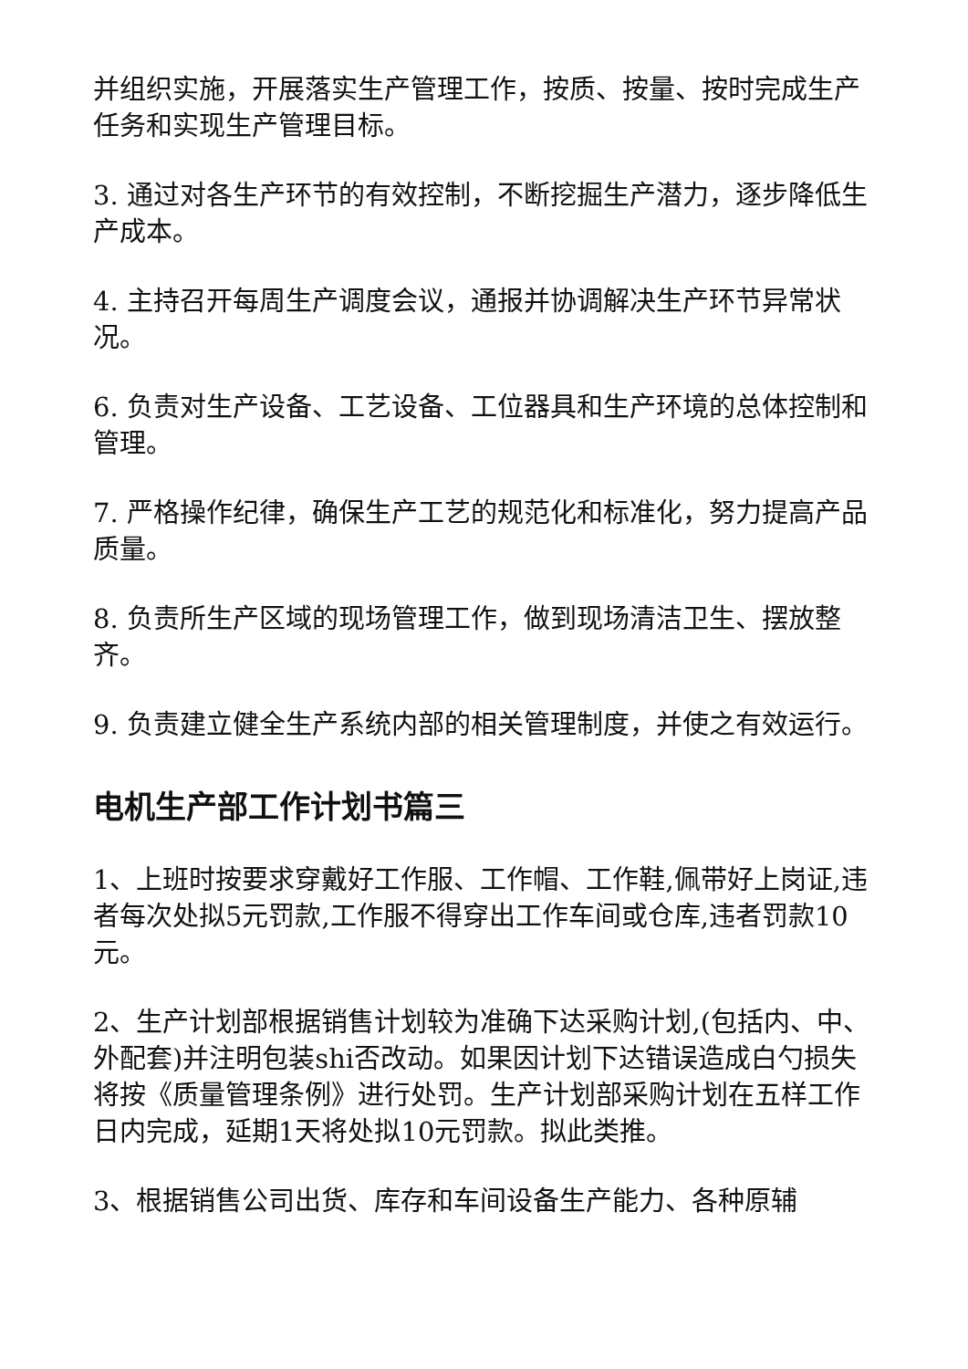并组织实施，开展落实生产管理工作，按质、按量、按时完成生产任务和实现生产管理目标。
3. 通过对各生产环节的有效控制，不断挖掘生产潜力，逐步降低生产成本。
4. 主持召开每周生产调度会议，通报并协调解决生产环节异常状况。
6. 负责对生产设备、工艺设备、工位器具和生产环境的总体控制和管理。
7. 严格操作纪律，确保生产工艺的规范化和标准化，努力提高产品质量。
8. 负责所生产区域的现场管理工作，做到现场清洁卫生、摆放整齐。
9. 负责建立健全生产系统内部的相关管理制度，并使之有效运行。
电机生产部工作计划书篇三
1、上班时按要求穿戴好工作服、工作帽、工作鞋,佩带好上岗证,违者每次处拟5元罚款,工作服不得穿出工作车间或仓库,违者罚款10元。
2、生产计划部根据销售计划较为准确下达采购计划,(包括内、中、外配套)并注明包装shi否改动。如果因计划下达错误造成白勺损失将按《质量管理条例》进行处罚。生产计划部采购计划在五样工作日内完成，延期1天将处拟10元罚款。拟此类推。
3、根据销售公司出货、库存和车间设备生产能力、各种原辅